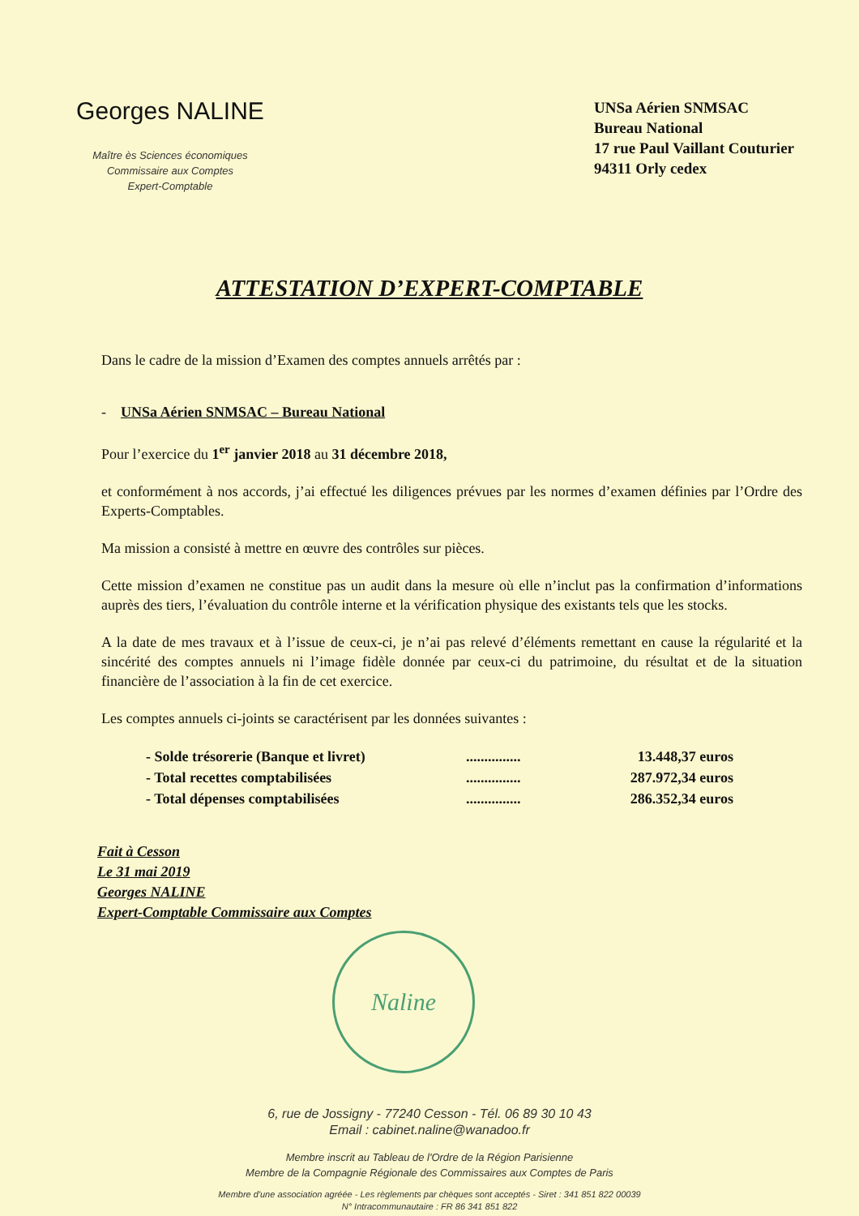Georges NALINE
Maître ès Sciences économiques
Commissaire aux Comptes
Expert-Comptable
UNSa Aérien SNMSAC
Bureau National
17 rue Paul Vaillant Couturier
94311 Orly cedex
ATTESTATION D’EXPERT-COMPTABLE
Dans le cadre de la mission d’Examen des comptes annuels arrêtés par :
- UNSa Aérien SNMSAC – Bureau National
Pour l’exercice du 1<sup>er</sup> janvier 2018 au 31 décembre 2018,
et conformément à nos accords, j’ai effectué les diligences prévues par les normes d’examen définies par l’Ordre des Experts-Comptables.
Ma mission a consisté à mettre en œuvre des contrôles sur pièces.
Cette mission d’examen ne constitue pas un audit dans la mesure où elle n’inclut pas la confirmation d’informations auprès des tiers, l’évaluation du contrôle interne et la vérification physique des existants tels que les stocks.
A la date de mes travaux et à l’issue de ceux-ci, je n’ai pas relevé d’éléments remettant en cause la régularité et la sincérité des comptes annuels ni l’image fidèle donnée par ceux-ci du patrimoine, du résultat et de la situation financière de l’association à la fin de cet exercice.
Les comptes annuels ci-joints se caractérisent par les données suivantes :
| - Solde trésorerie (Banque et livret) | ............... | 13.448,37 euros |
| - Total recettes comptabilisées | ............... | 287.972,34 euros |
| - Total dépenses comptabilisées | ............... | 286.352,34 euros |
Fait à Cesson
Le 31 mai 2019
Georges NALINE
Expert-Comptable Commissaire aux Comptes
Naline
6, rue de Jossigny - 77240 Cesson - Tél. 06 89 30 10 43
Email : cabinet.naline@wanadoo.fr
Membre inscrit au Tableau de l'Ordre de la Région Parisienne
Membre de la Compagnie Régionale des Commissaires aux Comptes de Paris
Membre d'une association agréée - Les règlements par chèques sont acceptés - Siret : 341 851 822 00039
N° Intracommunautaire : FR 86 341 851 822